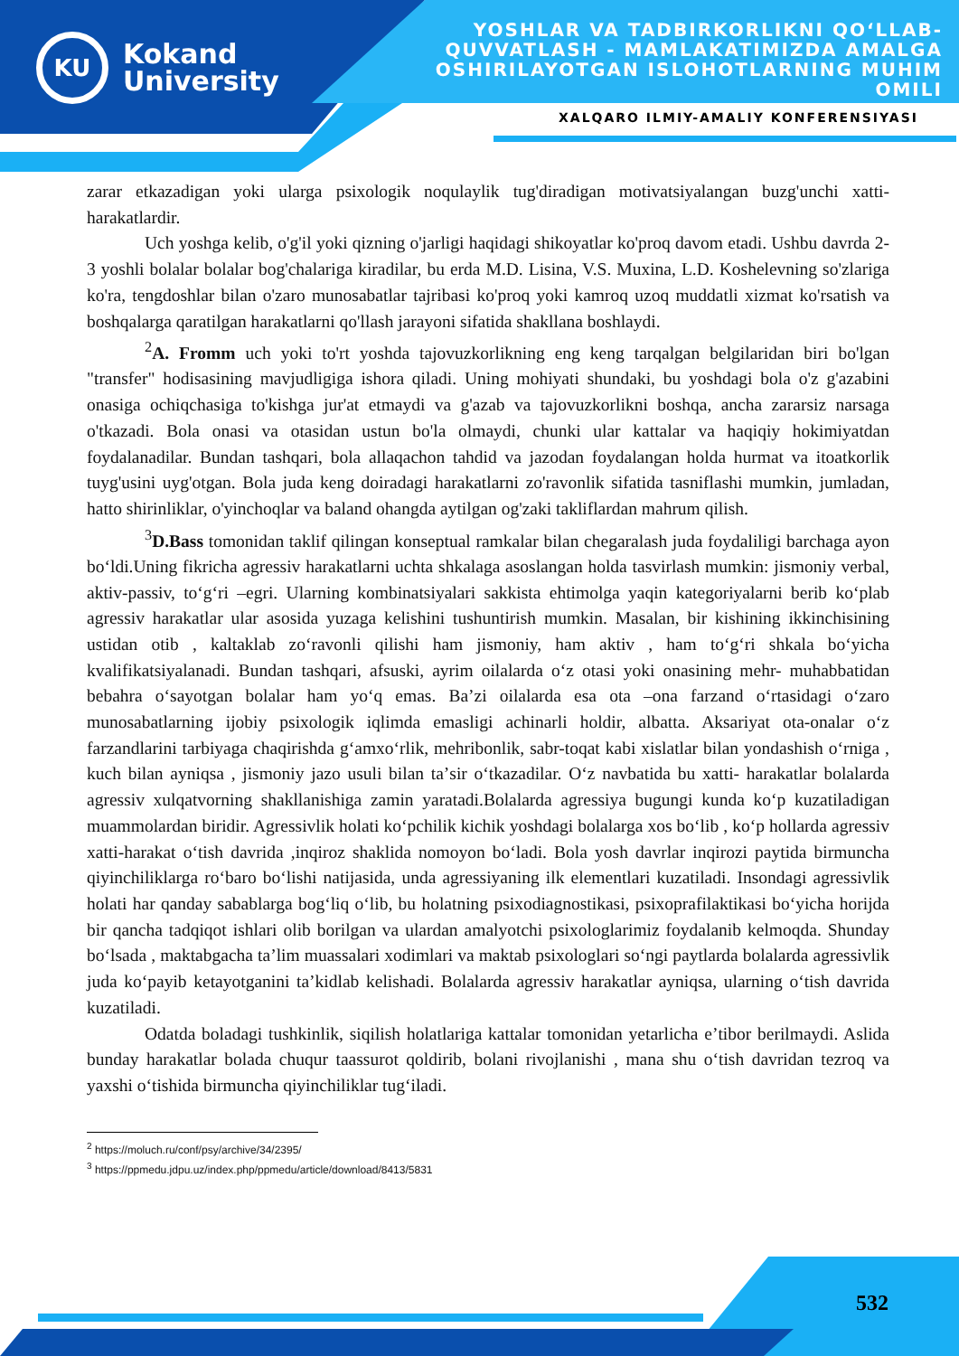KU
Kokand
University
YOSHLAR VA TADBIRKORLIKNI QO‘LLAB-QUVVATLASH - MAMLAKATIMIZDA AMALGA OSHIRILAYOTGAN ISLOHOTLARNING MUHIM OMILI
XALQARO ILMIY-AMALIY KONFERENSIYASI
zarar etkazadigan yoki ularga psixologik noqulaylik tug'diradigan motivatsiyalangan buzg'unchi xatti-harakatlardir.
Uch yoshga kelib, o'g'il yoki qizning o'jarligi haqidagi shikoyatlar ko'proq davom etadi. Ushbu davrda 2-3 yoshli bolalar bolalar bog'chalariga kiradilar, bu erda M.D. Lisina, V.S. Muxina, L.D. Koshelevning so'zlariga ko'ra, tengdoshlar bilan o'zaro munosabatlar tajribasi ko'proq yoki kamroq uzoq muddatli xizmat ko'rsatish va boshqalarga qaratilgan harakatlarni qo'llash jarayoni sifatida shakllana boshlaydi.
<sup>2</sup> A. Fromm uch yoki to'rt yoshda tajovuzkorlikning eng keng tarqalgan belgilaridan biri bo'lgan "transfer" hodisasining mavjudligiga ishora qiladi. Uning mohiyati shundaki, bu yoshdagi bola o'z g'azabini onasiga ochiqchasiga to'kishga jur'at etmaydi va g'azab va tajovuzkorlikni boshqa, ancha zararsiz narsaga o'tkazadi. Bola onasi va otasidan ustun bo'la olmaydi, chunki ular kattalar va haqiqiy hokimiyatdan foydalanadilar. Bundan tashqari, bola allaqachon tahdid va jazodan foydalangan holda hurmat va itoatkorlik tuyg'usini uyg'otgan. Bola juda keng doiradagi harakatlarni zo'ravonlik sifatida tasniflashi mumkin, jumladan, hatto shirinliklar, o'yinchoqlar va baland ohangda aytilgan og'zaki takliflardan mahrum qilish.
<sup>3</sup> D.Bass tomonidan taklif qilingan konseptual ramkalar bilan chegaralash juda foydaliligi barchaga ayon boʻldi.Uning fikricha agressiv harakatlarni uchta shkalaga asoslangan holda tasvirlash mumkin: jismoniy verbal, aktiv-passiv, toʻgʻri –egri. Ularning kombinatsiyalari sakkista ehtimolga yaqin kategoriyalarni berib koʻplab agressiv harakatlar ular asosida yuzaga kelishini tushuntirish mumkin. Masalan, bir kishining ikkinchisining ustidan otib , kaltaklab zoʻravonli qilishi ham jismoniy, ham aktiv , ham toʻgʻri shkala boʻyicha kvalifikatsiyalanadi. Bundan tashqari, afsuski, ayrim oilalarda oʻz otasi yoki onasining mehr- muhabbatidan bebahra oʻsayotgan bolalar ham yoʻq emas. Baʼzi oilalarda esa ota –ona farzand oʻrtasidagi oʻzaro munosabatlarning ijobiy psixologik iqlimda emasligi achinarli holdir, albatta. Aksariyat ota-onalar oʻz farzandlarini tarbiyaga chaqirishda gʻamxoʻrlik, mehribonlik, sabr-toqat kabi xislatlar bilan yondashish oʻrniga , kuch bilan ayniqsa , jismoniy jazo usuli bilan taʼsir oʻtkazadilar. Oʻz navbatida bu xatti- harakatlar bolalarda agressiv xulqatvorning shakllanishiga zamin yaratadi.Bolalarda agressiya bugungi kunda koʻp kuzatiladigan muammolardan biridir. Agressivlik holati koʻpchilik kichik yoshdagi bolalarga xos boʻlib , koʻp hollarda agressiv xatti-harakat oʻtish davrida ,inqiroz shaklida nomoyon boʻladi. Bola yosh davrlar inqirozi paytida birmuncha qiyinchiliklarga roʻbaro boʻlishi natijasida, unda agressiyaning ilk elementlari kuzatiladi. Insondagi agressivlik holati har qanday sabablarga bogʻliq oʻlib, bu holatning psixodiagnostikasi, psixoprafilaktikasi boʻyicha horijda bir qancha tadqiqot ishlari olib borilgan va ulardan amalyotchi psixologlarimiz foydalanib kelmoqda. Shunday boʻlsada , maktabgacha taʼlim muassalari xodimlari va maktab psixologlari soʻngi paytlarda bolalarda agressivlik juda koʻpayib ketayotganini taʼkidlab kelishadi. Bolalarda agressiv harakatlar ayniqsa, ularning oʻtish davrida kuzatiladi.
Odatda boladagi tushkinlik, siqilish holatlariga kattalar tomonidan yetarlicha eʼtibor berilmaydi. Aslida bunday harakatlar bolada chuqur taassurot qoldirib, bolani rivojlanishi , mana shu oʻtish davridan tezroq va yaxshi oʻtishida birmuncha qiyinchiliklar tugʻiladi.
<sup>2</sup> https://moluch.ru/conf/psy/archive/34/2395/
<sup>3</sup> https://ppmedu.jdpu.uz/index.php/ppmedu/article/download/8413/5831
532